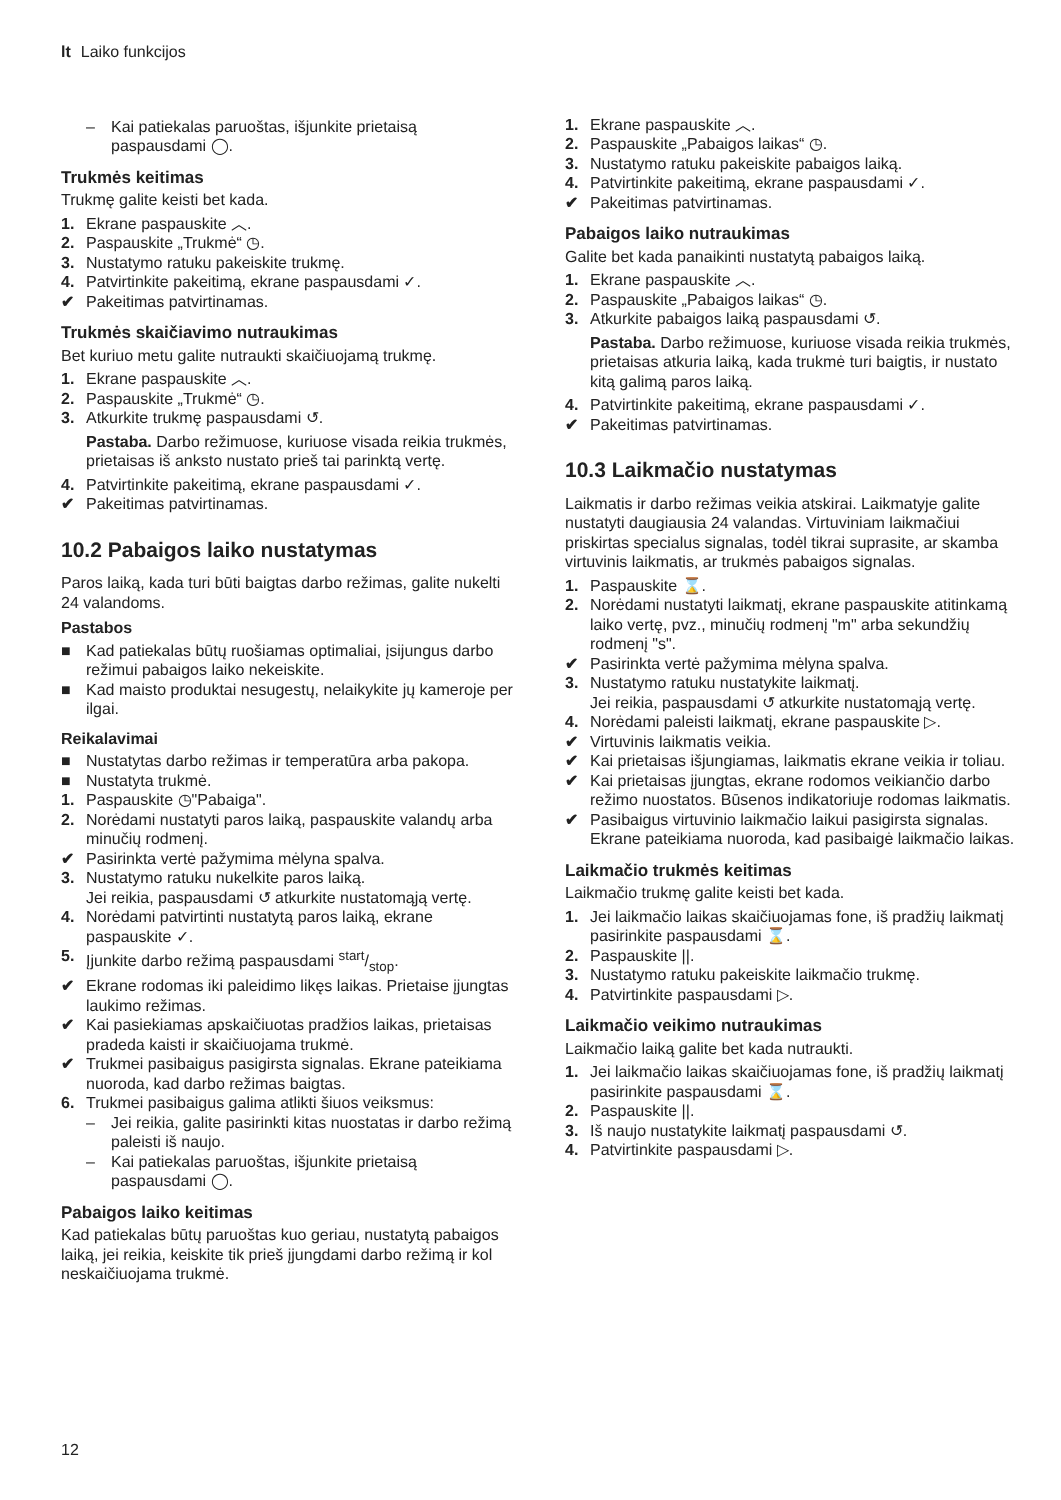lt Laiko funkcijos
– Kai patiekalas paruoštas, išjunkite prietaisą paspausdami ◯.
Trukmės keitimas
Trukmę galite keisti bet kada.
1. Ekrane paspauskite ︿.
2. Paspauskite „Trukmė“ ◷.
3. Nustatymo ratuku pakeiskite trukmę.
4. Patvirtinkite pakeitimą, ekrane paspausdami ✓.
✔ Pakeitimas patvirtinamas.
Trukmės skaičiavimo nutraukimas
Bet kuriuo metu galite nutraukti skaičiuojamą trukmę.
1. Ekrane paspauskite ︿.
2. Paspauskite „Trukmė“ ◷.
3. Atkurkite trukmę paspausdami ↺.
Pastaba. Darbo režimuose, kuriuose visada reikia trukmės, prietaisas iš anksto nustato prieš tai parinktą vertę.
4. Patvirtinkite pakeitimą, ekrane paspausdami ✓.
✔ Pakeitimas patvirtinamas.
10.2 Pabaigos laiko nustatymas
Paros laiką, kada turi būti baigtas darbo režimas, galite nukelti 24 valandoms.
Pastabos
■ Kad patiekalas būtų ruošiamas optimaliai, įsijungus darbo režimui pabaigos laiko nekeiskite.
■ Kad maisto produktai nesugestų, nelaikykite jų kameroje per ilgai.
Reikalavimai
■ Nustatytas darbo režimas ir temperatūra arba pakopa.
■ Nustatyta trukmė.
1. Paspauskite ◷"Pabaiga".
2. Norėdami nustatyti paros laiką, paspauskite valandų arba minučių rodmenį.
✔ Pasirinkta vertė pažymima mėlyna spalva.
3. Nustatymo ratuku nukelkite paros laiką.
Jei reikia, paspausdami ↺ atkurkite nustatomąją vertę.
4. Norėdami patvirtinti nustatytą paros laiką, ekrane paspauskite ✓.
5. Įjunkite darbo režimą paspausdami start/stop.
✔ Ekrane rodomas iki paleidimo likęs laikas. Prietaise įjungtas laukimo režimas.
✔ Kai pasiekiamas apskaičiuotas pradžios laikas, prietaisas pradeda kaisti ir skaičiuojama trukmė.
✔ Trukmei pasibaigus pasigirsta signalas. Ekrane pateikiama nuoroda, kad darbo režimas baigtas.
6. Trukmei pasibaigus galima atlikti šiuos veiksmus:
– Jei reikia, galite pasirinkti kitas nuostatas ir darbo režimą paleisti iš naujo.
– Kai patiekalas paruoštas, išjunkite prietaisą paspausdami ◯.
Pabaigos laiko keitimas
Kad patiekalas būtų paruoštas kuo geriau, nustatytą pabaigos laiką, jei reikia, keiskite tik prieš įjungdami darbo režimą ir kol neskaičiuojama trukmė.
1. Ekrane paspauskite ︿.
2. Paspauskite „Pabaigos laikas“ ◷.
3. Nustatymo ratuku pakeiskite pabaigos laiką.
4. Patvirtinkite pakeitimą, ekrane paspausdami ✓.
✔ Pakeitimas patvirtinamas.
Pabaigos laiko nutraukimas
Galite bet kada panaikinti nustatytą pabaigos laiką.
1. Ekrane paspauskite ︿.
2. Paspauskite „Pabaigos laikas“ ◷.
3. Atkurkite pabaigos laiką paspausdami ↺.
Pastaba. Darbo režimuose, kuriuose visada reikia trukmės, prietaisas atkuria laiką, kada trukmė turi baigtis, ir nustato kitą galimą paros laiką.
4. Patvirtinkite pakeitimą, ekrane paspausdami ✓.
✔ Pakeitimas patvirtinamas.
10.3 Laikmačio nustatymas
Laikmatis ir darbo režimas veikia atskirai. Laikmatyje galite nustatyti daugiausia 24 valandas. Virtuviniam laikmačiui priskirtas specialus signalas, todėl tikrai suprasite, ar skamba virtuvinis laikmatis, ar trukmės pabaigos signalas.
1. Paspauskite ⌛.
2. Norėdami nustatyti laikmatį, ekrane paspauskite atitinkamą laiko vertę, pvz., minučių rodmenį "m" arba sekundžių rodmenį "s".
✔ Pasirinkta vertė pažymima mėlyna spalva.
3. Nustatymo ratuku nustatykite laikmatį.
Jei reikia, paspausdami ↺ atkurkite nustatomąją vertę.
4. Norėdami paleisti laikmatį, ekrane paspauskite ▷.
✔ Virtuvinis laikmatis veikia.
✔ Kai prietaisas išjungiamas, laikmatis ekrane veikia ir toliau.
✔ Kai prietaisas įjungtas, ekrane rodomos veikiančio darbo režimo nuostatos. Būsenos indikatoriuje rodomas laikmatis.
✔ Pasibaigus virtuvinio laikmačio laikui pasigirsta signalas. Ekrane pateikiama nuoroda, kad pasibaigė laikmačio laikas.
Laikmačio trukmės keitimas
Laikmačio trukmę galite keisti bet kada.
1. Jei laikmačio laikas skaičiuojamas fone, iš pradžių laikmatį pasirinkite paspausdami ⌛.
2. Paspauskite ||.
3. Nustatymo ratuku pakeiskite laikmačio trukmę.
4. Patvirtinkite paspausdami ▷.
Laikmačio veikimo nutraukimas
Laikmačio laiką galite bet kada nutraukti.
1. Jei laikmačio laikas skaičiuojamas fone, iš pradžių laikmatį pasirinkite paspausdami ⌛.
2. Paspauskite ||.
3. Iš naujo nustatykite laikmatį paspausdami ↺.
4. Patvirtinkite paspausdami ▷.
12